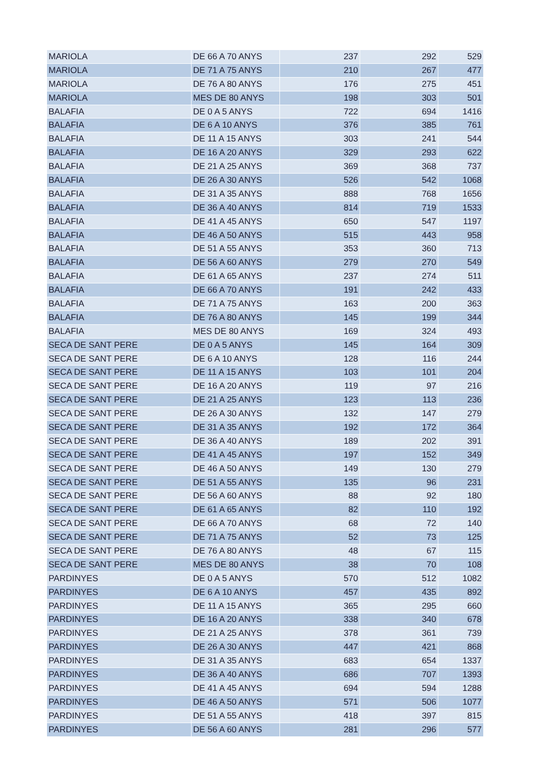| MARIOLA | DE 66 A 70 ANYS | 237 | 292 | 529 |
| MARIOLA | DE 71 A 75 ANYS | 210 | 267 | 477 |
| MARIOLA | DE 76 A 80 ANYS | 176 | 275 | 451 |
| MARIOLA | MES DE 80 ANYS | 198 | 303 | 501 |
| BALAFIA | DE 0 A 5 ANYS | 722 | 694 | 1416 |
| BALAFIA | DE 6 A 10 ANYS | 376 | 385 | 761 |
| BALAFIA | DE 11 A 15 ANYS | 303 | 241 | 544 |
| BALAFIA | DE 16 A 20 ANYS | 329 | 293 | 622 |
| BALAFIA | DE 21 A 25 ANYS | 369 | 368 | 737 |
| BALAFIA | DE 26 A 30 ANYS | 526 | 542 | 1068 |
| BALAFIA | DE 31 A 35 ANYS | 888 | 768 | 1656 |
| BALAFIA | DE 36 A 40 ANYS | 814 | 719 | 1533 |
| BALAFIA | DE 41 A 45 ANYS | 650 | 547 | 1197 |
| BALAFIA | DE 46 A 50 ANYS | 515 | 443 | 958 |
| BALAFIA | DE 51 A 55 ANYS | 353 | 360 | 713 |
| BALAFIA | DE 56 A 60 ANYS | 279 | 270 | 549 |
| BALAFIA | DE 61 A 65 ANYS | 237 | 274 | 511 |
| BALAFIA | DE 66 A 70 ANYS | 191 | 242 | 433 |
| BALAFIA | DE 71 A 75 ANYS | 163 | 200 | 363 |
| BALAFIA | DE 76 A 80 ANYS | 145 | 199 | 344 |
| BALAFIA | MES DE 80 ANYS | 169 | 324 | 493 |
| SECA DE SANT PERE | DE 0 A 5 ANYS | 145 | 164 | 309 |
| SECA DE SANT PERE | DE 6 A 10 ANYS | 128 | 116 | 244 |
| SECA DE SANT PERE | DE 11 A 15 ANYS | 103 | 101 | 204 |
| SECA DE SANT PERE | DE 16 A 20 ANYS | 119 | 97 | 216 |
| SECA DE SANT PERE | DE 21 A 25 ANYS | 123 | 113 | 236 |
| SECA DE SANT PERE | DE 26 A 30 ANYS | 132 | 147 | 279 |
| SECA DE SANT PERE | DE 31 A 35 ANYS | 192 | 172 | 364 |
| SECA DE SANT PERE | DE 36 A 40 ANYS | 189 | 202 | 391 |
| SECA DE SANT PERE | DE 41 A 45 ANYS | 197 | 152 | 349 |
| SECA DE SANT PERE | DE 46 A 50 ANYS | 149 | 130 | 279 |
| SECA DE SANT PERE | DE 51 A 55 ANYS | 135 | 96 | 231 |
| SECA DE SANT PERE | DE 56 A 60 ANYS | 88 | 92 | 180 |
| SECA DE SANT PERE | DE 61 A 65 ANYS | 82 | 110 | 192 |
| SECA DE SANT PERE | DE 66 A 70 ANYS | 68 | 72 | 140 |
| SECA DE SANT PERE | DE 71 A 75 ANYS | 52 | 73 | 125 |
| SECA DE SANT PERE | DE 76 A 80 ANYS | 48 | 67 | 115 |
| SECA DE SANT PERE | MES DE 80 ANYS | 38 | 70 | 108 |
| PARDINYES | DE 0 A 5 ANYS | 570 | 512 | 1082 |
| PARDINYES | DE 6 A 10 ANYS | 457 | 435 | 892 |
| PARDINYES | DE 11 A 15 ANYS | 365 | 295 | 660 |
| PARDINYES | DE 16 A 20 ANYS | 338 | 340 | 678 |
| PARDINYES | DE 21 A 25 ANYS | 378 | 361 | 739 |
| PARDINYES | DE 26 A 30 ANYS | 447 | 421 | 868 |
| PARDINYES | DE 31 A 35 ANYS | 683 | 654 | 1337 |
| PARDINYES | DE 36 A 40 ANYS | 686 | 707 | 1393 |
| PARDINYES | DE 41 A 45 ANYS | 694 | 594 | 1288 |
| PARDINYES | DE 46 A 50 ANYS | 571 | 506 | 1077 |
| PARDINYES | DE 51 A 55 ANYS | 418 | 397 | 815 |
| PARDINYES | DE 56 A 60 ANYS | 281 | 296 | 577 |